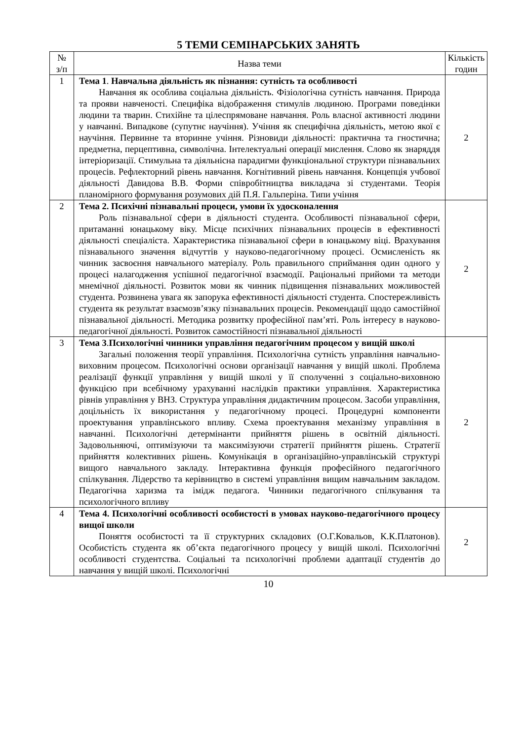5 ТЕМИ СЕМІНАРСЬКИХ ЗАНЯТЬ
| № з/п | Назва теми | Кількість годин |
| --- | --- | --- |
| 1 | Тема 1 . Навчальна діяльність як пізнання: сутність та особливості Навчання як особлива соціальна діяльність. Фізіологічна сутність навчання. Природа та прояви навченості. Специфіка відображення стимулів людиною. Програми поведінки людини та тварин. Стихійне та цілеспрямоване навчання. Роль власної активності людини у навчанні. Випадкове (супутнє научіння). Учіння як специфічна діяльність, метою якої є научіння. Первинне та вторинне учіння. Різновиди діяльності: практична та гностична; предметна, перцептивна, символічна. Інтелектуальні операції мислення. Слово як знаряддя інтеріоризації. Стимульна та діяльнісна парадигми функціональної структури пізнавальних процесів. Рефлекторний рівень навчання. Когнітивний рівень навчання. Концепція учбової діяльності Давидова В.В. Форми співробітництва викладача зі студентами. Теорія планомірного формування розумових дій П.Я. Гальперіна. Типи учіння | 2 |
| 2 | Тема 2. Психічні пізнавальні процеси, умови їх удосконалення Роль пізнавальної сфери в діяльності студента. Особливості пізнавальної сфери, притаманні юнацькому віку. Місце психічних пізнавальних процесів в ефективності діяльності спеціаліста. Характеристика пізнавальної сфери в юнацькому віці. Врахування пізнавального значення відчуттів у науково-педагогічному процесі. Осмисленість як чинник засвоєння навчального матеріалу. Роль правильного сприймання один одного у процесі налагодження успішної педагогічної взаємодії. Раціональні прийоми та методи мнемічної діяльності. Розвиток мови як чинник підвищення пізнавальних можливостей студента. Розвинена увага як запорука ефективності діяльності студента. Спостережливість студента як результат взаємозв’язку пізнавальних процесів. Рекомендації щодо самостійної пізнавальної діяльності. Методика розвитку професійної пам’яті. Роль інтересу в науково-педагогічної діяльності. Розвиток самостійності пізнавальної діяльності | 2 |
| 3 | Тема 3 . Психологічні чинники управління педагогічним процесом у вищій школі Загальні положення теорії управління. Психологічна сутність управління навчально-виховним процесом. Психологічні основи організації навчання у вищій школі. Проблема реалізації функції управління у вищій школі у її сполученні з соціально-виховною функцією при всебічному урахуванні наслідків практики управління. Характеристика рівнів управління у ВНЗ. Структура управління дидактичним процесом. Засоби управління, доцільність їх використання у педагогічному процесі. Процедурні компоненти проектування управлінського впливу. Схема проектування механізму управління в навчанні. Психологічні детермінанти прийняття рішень в освітній діяльності. Задовольняючі, оптимізуючи та максимізуючи стратегії прийняття рішень. Стратегії прийняття колективних рішень. Комунікація в організаційно-управлінській структурі вищого навчального закладу. Інтерактивна функція професійного педагогічного спілкування. Лідерство та керівництво в системі управління вищим навчальним закладом. Педагогічна харизма та імідж педагога. Чинники педагогічного спілкування та психологічного впливу | 2 |
| 4 | Тема 4. Психологічні особливості особистості в умовах науково-педагогічного процесу вищої школи Поняття особистості та її структурних складових (О.Г.Ковальов, К.К.Платонов). Особистість студента як об’єкта педагогічного процесу у вищій школі. Психологічні особливості студентства. Соціальні та психологічні проблеми адаптації студентів до навчання у вищій школі. Психологічні | 2 |
10